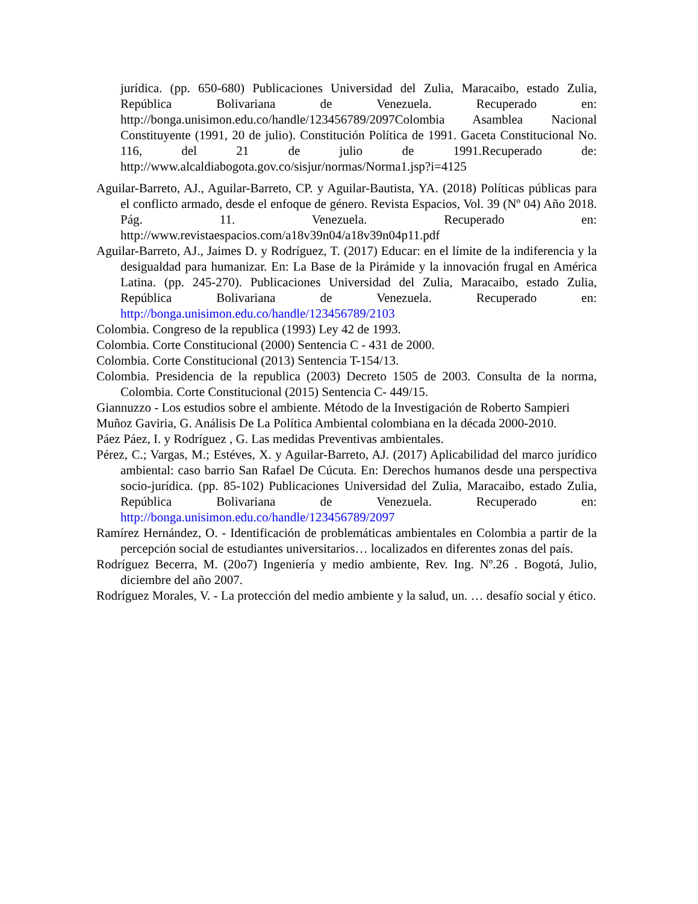jurídica. (pp. 650-680) Publicaciones Universidad del Zulia, Maracaibo, estado Zulia, República Bolivariana de Venezuela. Recuperado en: http://bonga.unisimon.edu.co/handle/123456789/2097Colombia Asamblea Nacional Constituyente (1991, 20 de julio). Constitución Política de 1991. Gaceta Constitucional No. 116, del 21 de julio de 1991.Recuperado de: http://www.alcaldiabogota.gov.co/sisjur/normas/Norma1.jsp?i=4125
Aguilar-Barreto, AJ., Aguilar-Barreto, CP. y Aguilar-Bautista, YA. (2018) Políticas públicas para el conflicto armado, desde el enfoque de género. Revista Espacios, Vol. 39 (Nº 04) Año 2018. Pág. 11. Venezuela. Recuperado en: http://www.revistaespacios.com/a18v39n04/a18v39n04p11.pdf
Aguilar-Barreto, AJ., Jaimes D. y Rodríguez, T. (2017) Educar: en el límite de la indiferencia y la desigualdad para humanizar. En: La Base de la Pirámide y la innovación frugal en América Latina. (pp. 245-270). Publicaciones Universidad del Zulia, Maracaibo, estado Zulia, República Bolivariana de Venezuela. Recuperado en: http://bonga.unisimon.edu.co/handle/123456789/2103
Colombia. Congreso de la republica (1993) Ley 42 de 1993.
Colombia. Corte Constitucional (2000) Sentencia C - 431 de 2000.
Colombia. Corte Constitucional (2013) Sentencia T-154/13.
Colombia. Presidencia de la republica (2003) Decreto 1505 de 2003. Consulta de la norma, Colombia. Corte Constitucional (2015) Sentencia C- 449/15.
Giannuzzo - Los estudios sobre el ambiente. Método de la Investigación de Roberto Sampieri
Muñoz Gaviria, G. Análisis De La Política Ambiental colombiana en la década 2000-2010.
Páez Páez, I. y Rodríguez , G. Las medidas Preventivas ambientales.
Pérez, C.; Vargas, M.; Estéves, X. y Aguilar-Barreto, AJ. (2017) Aplicabilidad del marco jurídico ambiental: caso barrio San Rafael De Cúcuta. En: Derechos humanos desde una perspectiva socio-jurídica. (pp. 85-102) Publicaciones Universidad del Zulia, Maracaibo, estado Zulia, República Bolivariana de Venezuela. Recuperado en: http://bonga.unisimon.edu.co/handle/123456789/2097
Ramírez Hernández, O. - Identificación de problemáticas ambientales en Colombia a partir de la percepción social de estudiantes universitarios… localizados en diferentes zonas del país.
Rodríguez Becerra, M. (20o7) Ingeniería y medio ambiente, Rev. Ing. Nº.26 . Bogotá, Julio, diciembre del año 2007.
Rodríguez Morales, V. - La protección del medio ambiente y la salud, un. … desafío social y ético.